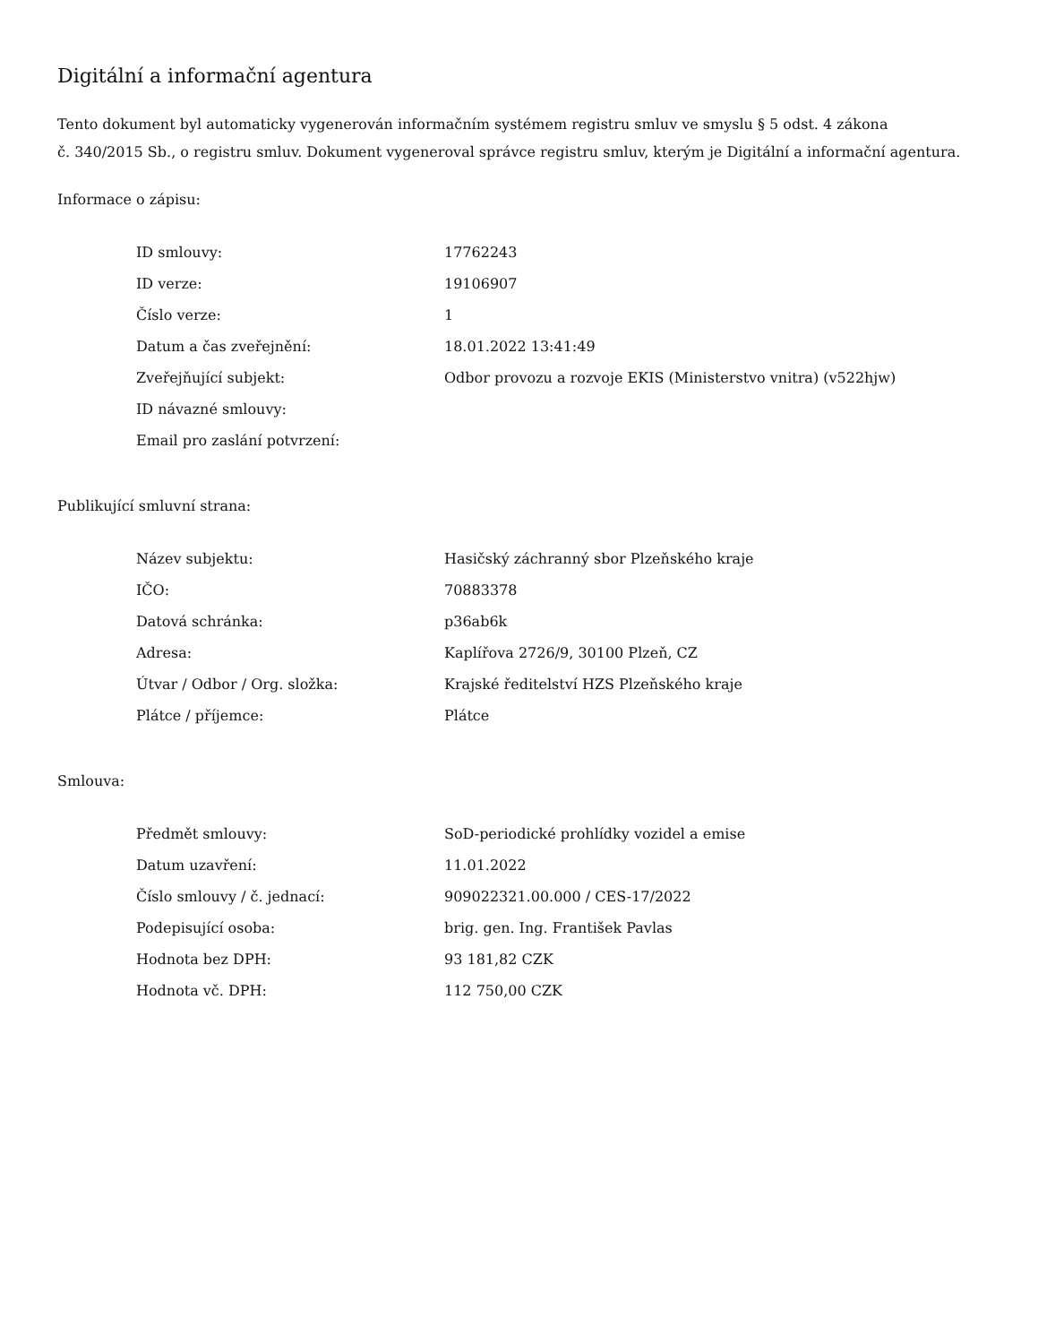Digitální a informační agentura
Tento dokument byl automaticky vygenerován informačním systémem registru smluv ve smyslu § 5 odst. 4 zákona
č. 340/2015 Sb., o registru smluv. Dokument vygeneroval správce registru smluv, kterým je Digitální a informační agentura.
Informace o zápisu:
| ID smlouvy: | 17762243 |
| ID verze: | 19106907 |
| Číslo verze: | 1 |
| Datum a čas zveřejnění: | 18.01.2022 13:41:49 |
| Zveřejňující subjekt: | Odbor provozu a rozvoje EKIS (Ministerstvo vnitra) (v522hjw) |
| ID návazné smlouvy: | |
| Email pro zaslání potvrzení: | |
Publikující smluvní strana:
| Název subjektu: | Hasičský záchranný sbor Plzeňského kraje |
| IČO: | 70883378 |
| Datová schránka: | p36ab6k |
| Adresa: | Kaplířova 2726/9, 30100 Plzeň, CZ |
| Útvar / Odbor / Org. složka: | Krajské ředitelství HZS Plzeňského kraje |
| Plátce / příjemce: | Plátce |
Smlouva:
| Předmět smlouvy: | SoD-periodické prohlídky vozidel a emise |
| Datum uzavření: | 11.01.2022 |
| Číslo smlouvy / č. jednací: | 909022321.00.000 / CES-17/2022 |
| Podepisující osoba: | brig. gen. Ing. František Pavlas |
| Hodnota bez DPH: | 93 181,82 CZK |
| Hodnota vč. DPH: | 112 750,00 CZK |